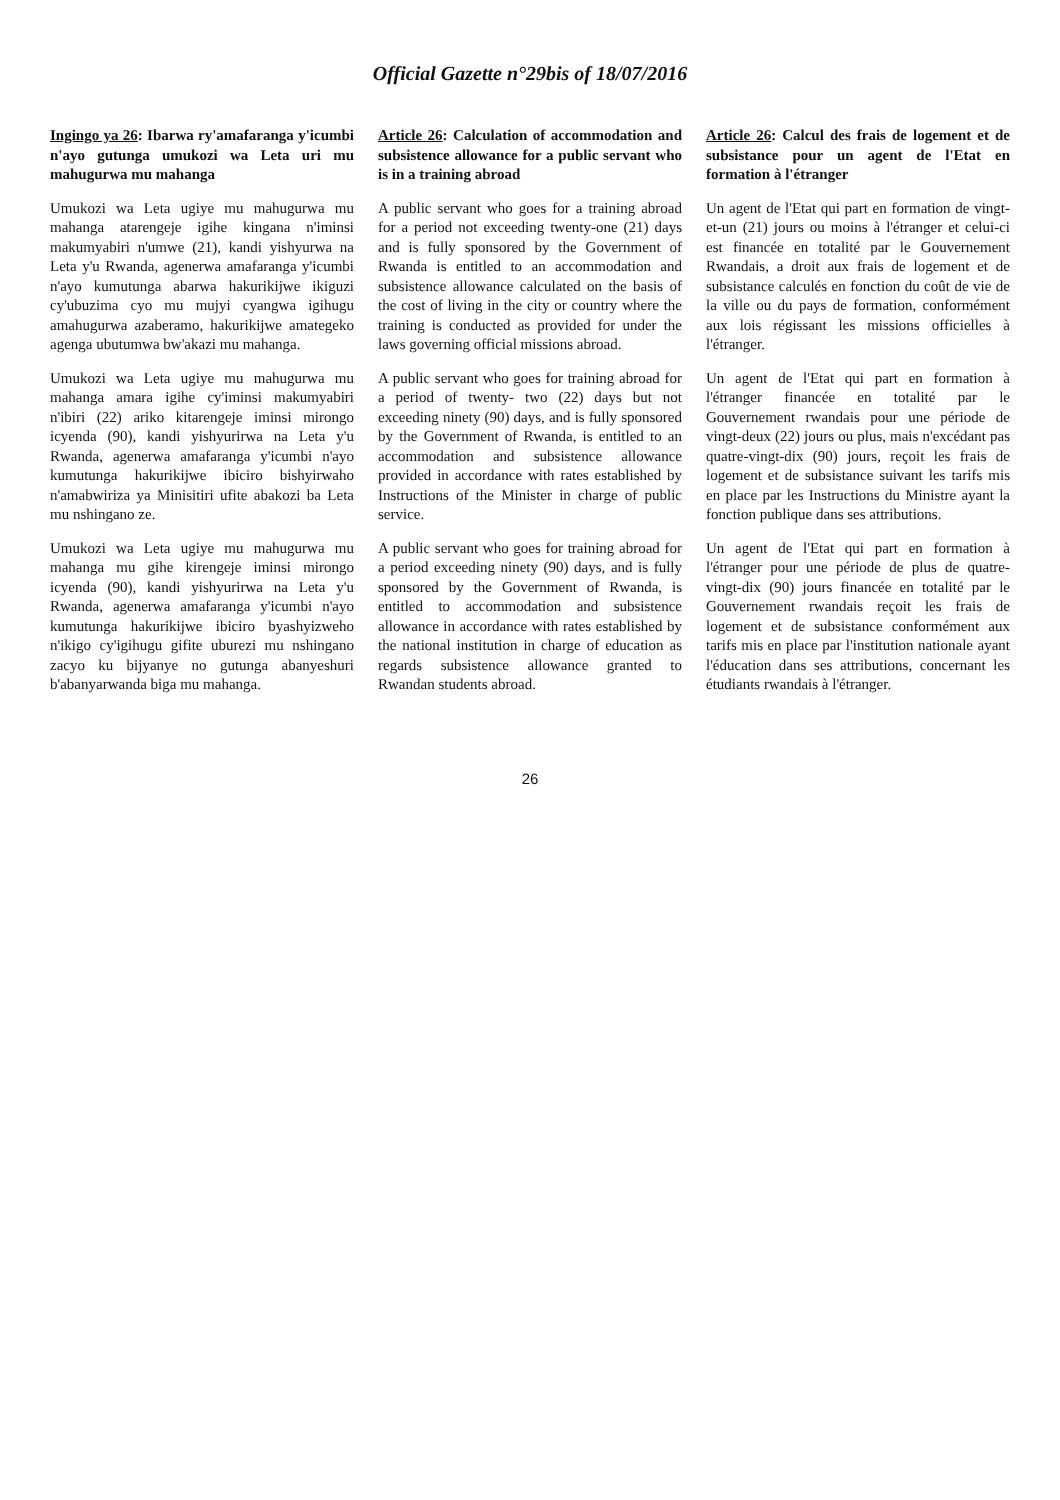Official Gazette n°29bis of 18/07/2016
Ingingo ya 26: Ibarwa ry'amafaranga y'icumbi n'ayo gutunga umukozi wa Leta uri mu mahugurwa mu mahanga
Umukozi wa Leta ugiye mu mahugurwa mu mahanga atarengeje igihe kingana n'iminsi makumyabiri n'umwe (21), kandi yishyurwa na Leta y'u Rwanda, agenerwa amafaranga y'icumbi n'ayo kumutunga abarwa hakurikijwe ikiguzi cy'ubuzima cyo mu mujyi cyangwa igihugu amahugurwa azaberamo, hakurikijwe amategeko agenga ubutumwa bw'akazi mu mahanga.
Umukozi wa Leta ugiye mu mahugurwa mu mahanga amara igihe cy'iminsi makumyabiri n'ibiri (22) ariko kitarengeje iminsi mirongo icyenda (90), kandi yishyurirwa na Leta y'u Rwanda, agenerwa amafaranga y'icumbi n'ayo kumutunga hakurikijwe ibiciro bishyirwaho n'amabwiriza ya Minisitiri ufite abakozi ba Leta mu nshingano ze.
Umukozi wa Leta ugiye mu mahugurwa mu mahanga mu gihe kirengeje iminsi mirongo icyenda (90), kandi yishyurirwa na Leta y'u Rwanda, agenerwa amafaranga y'icumbi n'ayo kumutunga hakurikijwe ibiciro byashyizweho n'ikigo cy'igihugu gifite uburezi mu nshingano zacyo ku bijyanye no gutunga abanyeshuri b'abanyarwanda biga mu mahanga.
Article 26: Calculation of accommodation and subsistence allowance for a public servant who is in a training abroad
A public servant who goes for a training abroad for a period not exceeding twenty-one (21) days and is fully sponsored by the Government of Rwanda is entitled to an accommodation and subsistence allowance calculated on the basis of the cost of living in the city or country where the training is conducted as provided for under the laws governing official missions abroad.
A public servant who goes for training abroad for a period of twenty- two (22) days but not exceeding ninety (90) days, and is fully sponsored by the Government of Rwanda, is entitled to an accommodation and subsistence allowance provided in accordance with rates established by Instructions of the Minister in charge of public service.
A public servant who goes for training abroad for a period exceeding ninety (90) days, and is fully sponsored by the Government of Rwanda, is entitled to accommodation and subsistence allowance in accordance with rates established by the national institution in charge of education as regards subsistence allowance granted to Rwandan students abroad.
Article 26: Calcul des frais de logement et de subsistance pour un agent de l'Etat en formation à l'étranger
Un agent de l'Etat qui part en formation de vingt-et-un (21) jours ou moins à l'étranger et celui-ci est financée en totalité par le Gouvernement Rwandais, a droit aux frais de logement et de subsistance calculés en fonction du coût de vie de la ville ou du pays de formation, conformément aux lois régissant les missions officielles à l'étranger.
Un agent de l'Etat qui part en formation à l'étranger financée en totalité par le Gouvernement rwandais pour une période de vingt-deux (22) jours ou plus, mais n'excédant pas quatre-vingt-dix (90) jours, reçoit les frais de logement et de subsistance suivant les tarifs mis en place par les Instructions du Ministre ayant la fonction publique dans ses attributions.
Un agent de l'Etat qui part en formation à l'étranger pour une période de plus de quatre-vingt-dix (90) jours financée en totalité par le Gouvernement rwandais reçoit les frais de logement et de subsistance conformément aux tarifs mis en place par l'institution nationale ayant l'éducation dans ses attributions, concernant les étudiants rwandais à l'étranger.
26